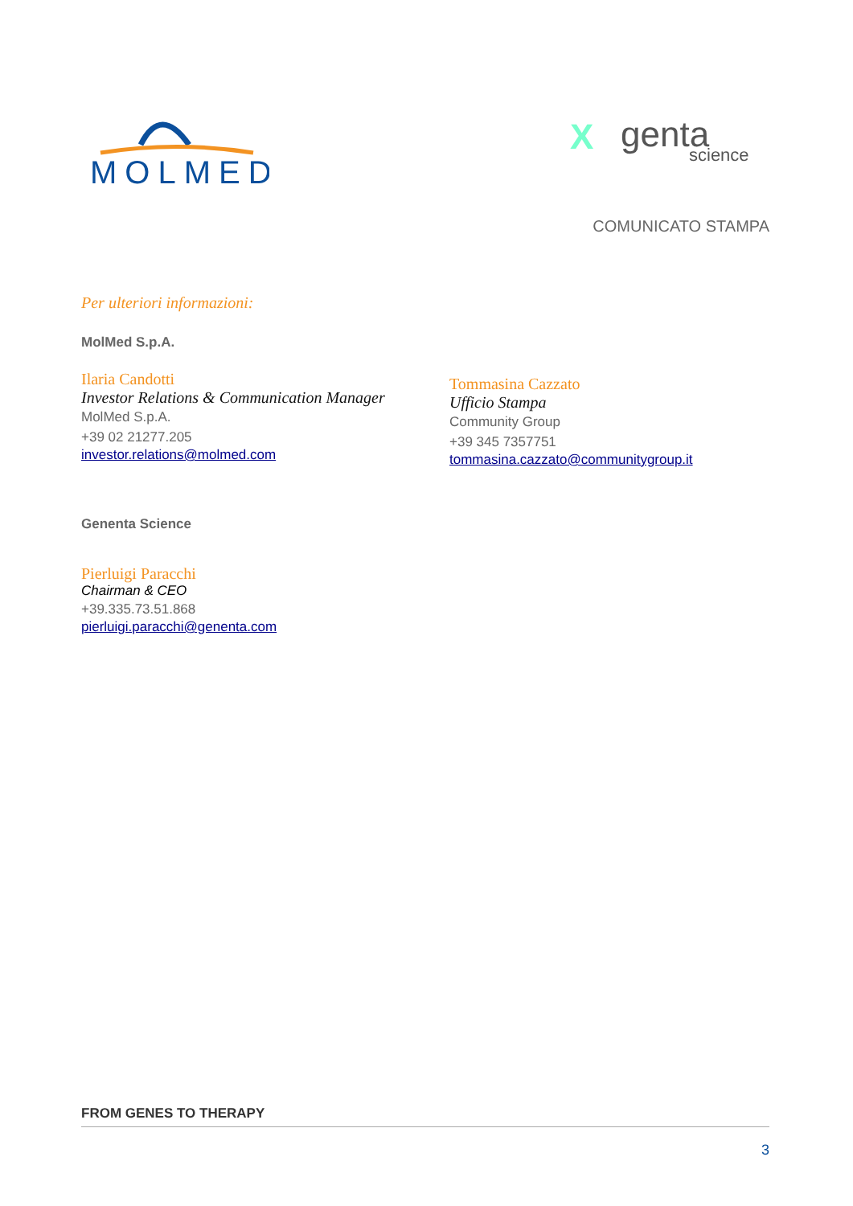MOLMED
X
genta
science
COMUNICATO STAMPA
Per ulteriori informazioni:
MolMed S.p.A.
Ilaria Candotti
Investor Relations & Communication Manager
MolMed S.p.A.
+39 02 21277.205
investor.relations@molmed.com
Tommasina Cazzato
Ufficio Stampa
Community Group
+39 345 7357751
tommasina.cazzato@communitygroup.it
Genenta Science
Pierluigi Paracchi
Chairman & CEO
+39.335.73.51.868
pierluigi.paracchi@genenta.com
FROM GENES TO THERAPY
3